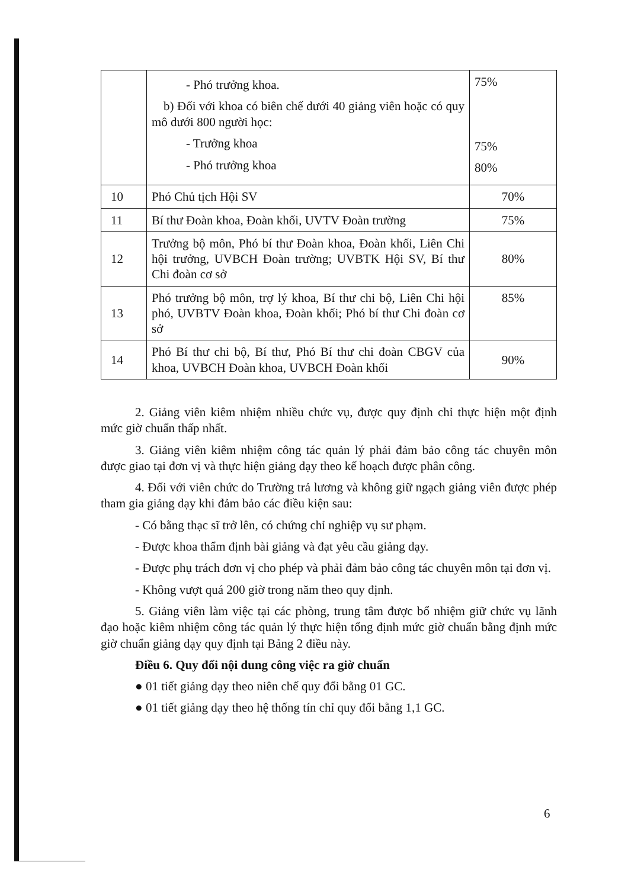| | - Phó trưởng khoa. b) Đối với khoa có biên chế dưới 40 giảng viên hoặc có quy mô dưới 800 người học: - Trưởng khoa - Phó trưởng khoa | 75% 75% 80% |
| 10 | Phó Chủ tịch Hội SV | 70% |
| 11 | Bí thư Đoàn khoa, Đoàn khối, UVTV Đoàn trường | 75% |
| 12 | Trưởng bộ môn, Phó bí thư Đoàn khoa, Đoàn khối, Liên Chi hội trưởng, UVBCH Đoàn trường; UVBTK Hội SV, Bí thư Chi đoàn cơ sở | 80% |
| 13 | Phó trưởng bộ môn, trợ lý khoa, Bí thư chi bộ, Liên Chi hội phó, UVBTV Đoàn khoa, Đoàn khối; Phó bí thư Chi đoàn cơ sở | 85% |
| 14 | Phó Bí thư chi bộ, Bí thư, Phó Bí thư chi đoàn CBGV của khoa, UVBCH Đoàn khoa, UVBCH Đoàn khối | 90% |
2. Giảng viên kiêm nhiệm nhiều chức vụ, được quy định chỉ thực hiện một định mức giờ chuẩn thấp nhất.
3. Giảng viên kiêm nhiệm công tác quản lý phải đảm bảo công tác chuyên môn được giao tại đơn vị và thực hiện giảng dạy theo kế hoạch được phân công.
4. Đối với viên chức do Trường trả lương và không giữ ngạch giảng viên được phép tham gia giảng dạy khi đảm bảo các điều kiện sau:
- Có bằng thạc sĩ trở lên, có chứng chỉ nghiệp vụ sư phạm.
- Được khoa thẩm định bài giảng và đạt yêu cầu giảng dạy.
- Được phụ trách đơn vị cho phép và phải đảm bảo công tác chuyên môn tại đơn vị.
- Không vượt quá 200 giờ trong năm theo quy định.
5. Giảng viên làm việc tại các phòng, trung tâm được bổ nhiệm giữ chức vụ lãnh đạo hoặc kiêm nhiệm công tác quản lý thực hiện tổng định mức giờ chuẩn bằng định mức giờ chuẩn giảng dạy quy định tại Bảng 2 điều này.
Điều 6. Quy đổi nội dung công việc ra giờ chuẩn
● 01 tiết giảng dạy theo niên chế quy đổi bằng 01 GC.
● 01 tiết giảng dạy theo hệ thống tín chỉ quy đổi bằng 1,1 GC.
6